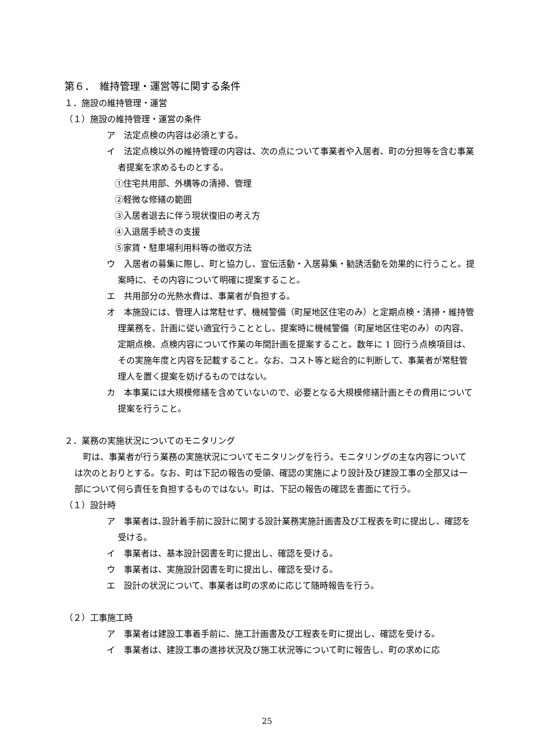第６．　維持管理・運営等に関する条件
１．施設の維持管理・運営
（１）施設の維持管理・運営の条件
ア　法定点検の内容は必須とする。
イ　法定点検以外の維持管理の内容は、次の点について事業者や入居者、町の分担等を含む事業者提案を求めるものとする。
①住宅共用部、外構等の清掃、管理
②軽微な修繕の範囲
③入居者退去に伴う現状復旧の考え方
④入退居手続きの支援
⑤家賃・駐車場利用料等の徴収方法
ウ　入居者の募集に際し、町と協力し、宣伝活動・入居募集・勧誘活動を効果的に行うこと。提案時に、その内容について明確に提案すること。
エ　共用部分の光熱水費は、事業者が負担する。
オ　本施設には、管理人は常駐せず、機械警備（町屋地区住宅のみ）と定期点検・清掃・維持管理業務を、計画に従い適宜行うこととし、提案時に機械警備（町屋地区住宅のみ）の内容、定期点検、点検内容について作業の年間計画を提案すること。数年に 1 回行う点検項目は、その実施年度と内容を記載すること。なお、コスト等と総合的に判断して、事業者が常駐管理人を置く提案を妨げるものではない。
カ　本事業には大規模修繕を含めていないので、必要となる大規模修繕計画とその費用について提案を行うこと。
２．業務の実施状況についてのモニタリング
町は、事業者が行う業務の実施状況についてモニタリングを行う。モニタリングの主な内容については次のとおりとする。なお、町は下記の報告の受領、確認の実施により設計及び建設工事の全部又は一部について何ら責任を負担するものではない。町は、下記の報告の確認を書面にて行う。
（１）設計時
ア　事業者は､設計着手前に設計に関する設計業務実施計画書及び工程表を町に提出し、確認を受ける。
イ　事業者は、基本設計図書を町に提出し、確認を受ける。
ウ　事業者は、実施設計図書を町に提出し、確認を受ける。
エ　設計の状況について、事業者は町の求めに応じて随時報告を行う。
（２）工事施工時
ア　事業者は建設工事着手前に、施工計画書及び工程表を町に提出し、確認を受ける。
イ　事業者は、建設工事の進捗状況及び施工状況等について町に報告し、町の求めに応
25